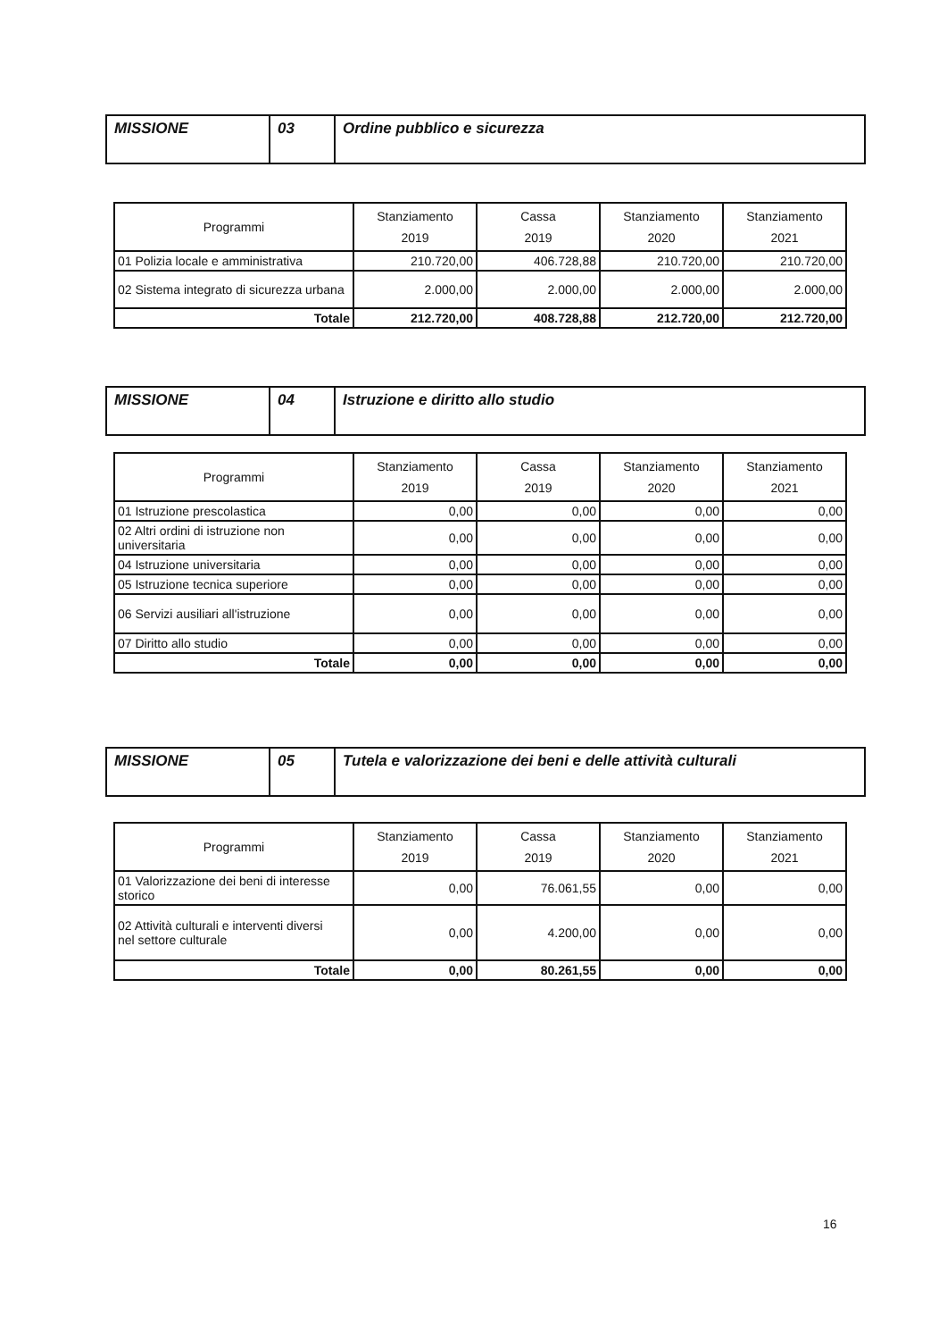| MISSIONE | 03 | Ordine pubblico e sicurezza |
| Programmi | Stanziamento 2019 | Cassa 2019 | Stanziamento 2020 | Stanziamento 2021 |
| --- | --- | --- | --- | --- |
| 01 Polizia locale e amministrativa | 210.720,00 | 406.728,88 | 210.720,00 | 210.720,00 |
| 02 Sistema integrato di sicurezza urbana | 2.000,00 | 2.000,00 | 2.000,00 | 2.000,00 |
| Totale | 212.720,00 | 408.728,88 | 212.720,00 | 212.720,00 |
| MISSIONE | 04 | Istruzione e diritto allo studio |
| Programmi | Stanziamento 2019 | Cassa 2019 | Stanziamento 2020 | Stanziamento 2021 |
| --- | --- | --- | --- | --- |
| 01 Istruzione prescolastica | 0,00 | 0,00 | 0,00 | 0,00 |
| 02 Altri ordini di istruzione non universitaria | 0,00 | 0,00 | 0,00 | 0,00 |
| 04 Istruzione universitaria | 0,00 | 0,00 | 0,00 | 0,00 |
| 05 Istruzione tecnica superiore | 0,00 | 0,00 | 0,00 | 0,00 |
| 06 Servizi ausiliari all'istruzione | 0,00 | 0,00 | 0,00 | 0,00 |
| 07 Diritto allo studio | 0,00 | 0,00 | 0,00 | 0,00 |
| Totale | 0,00 | 0,00 | 0,00 | 0,00 |
| MISSIONE | 05 | Tutela e valorizzazione dei beni e delle attività culturali |
| Programmi | Stanziamento 2019 | Cassa 2019 | Stanziamento 2020 | Stanziamento 2021 |
| --- | --- | --- | --- | --- |
| 01 Valorizzazione dei beni di interesse storico | 0,00 | 76.061,55 | 0,00 | 0,00 |
| 02 Attività culturali e interventi diversi nel settore culturale | 0,00 | 4.200,00 | 0,00 | 0,00 |
| Totale | 0,00 | 80.261,55 | 0,00 | 0,00 |
16